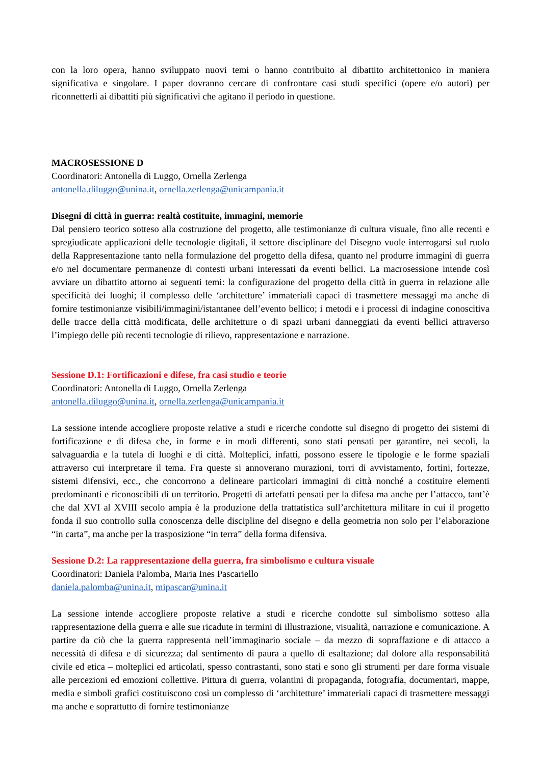con la loro opera, hanno sviluppato nuovi temi o hanno contribuito al dibattito architettonico in maniera significativa e singolare. I paper dovranno cercare di confrontare casi studi specifici (opere e/o autori) per riconnetterli ai dibattiti più significativi che agitano il periodo in questione.
MACROSESSIONE D
Coordinatori: Antonella di Luggo, Ornella Zerlenga
antonella.diluggo@unina.it, ornella.zerlenga@unicampania.it
Disegni di città in guerra: realtà costituite, immagini, memorie
Dal pensiero teorico sotteso alla costruzione del progetto, alle testimonianze di cultura visuale, fino alle recenti e spregiudicate applicazioni delle tecnologie digitali, il settore disciplinare del Disegno vuole interrogarsi sul ruolo della Rappresentazione tanto nella formulazione del progetto della difesa, quanto nel produrre immagini di guerra e/o nel documentare permanenze di contesti urbani interessati da eventi bellici. La macrosessione intende così avviare un dibattito attorno ai seguenti temi: la configurazione del progetto della città in guerra in relazione alle specificità dei luoghi; il complesso delle ‘architetture’ immateriali capaci di trasmettere messaggi ma anche di fornire testimonianze visibili/immagini/istantanee dell’evento bellico; i metodi e i processi di indagine conoscitiva delle tracce della città modificata, delle architetture o di spazi urbani danneggiati da eventi bellici attraverso l’impiego delle più recenti tecnologie di rilievo, rappresentazione e narrazione.
Sessione D.1: Fortificazioni e difese, fra casi studio e teorie
Coordinatori: Antonella di Luggo, Ornella Zerlenga
antonella.diluggo@unina.it, ornella.zerlenga@unicampania.it
La sessione intende accogliere proposte relative a studi e ricerche condotte sul disegno di progetto dei sistemi di fortificazione e di difesa che, in forme e in modi differenti, sono stati pensati per garantire, nei secoli, la salvaguardia e la tutela di luoghi e di città. Molteplici, infatti, possono essere le tipologie e le forme spaziali attraverso cui interpretare il tema. Fra queste si annoverano murazioni, torri di avvistamento, fortini, fortezze, sistemi difensivi, ecc., che concorrono a delineare particolari immagini di città nonché a costituire elementi predominanti e riconoscibili di un territorio. Progetti di artefatti pensati per la difesa ma anche per l’attacco, tant’è che dal XVI al XVIII secolo ampia è la produzione della trattatistica sull’architettura militare in cui il progetto fonda il suo controllo sulla conoscenza delle discipline del disegno e della geometria non solo per l’elaborazione “in carta”, ma anche per la trasposizione “in terra” della forma difensiva.
Sessione D.2: La rappresentazione della guerra, fra simbolismo e cultura visuale
Coordinatori: Daniela Palomba, Maria Ines Pascariello
daniela.palomba@unina.it, mipascar@unina.it
La sessione intende accogliere proposte relative a studi e ricerche condotte sul simbolismo sotteso alla rappresentazione della guerra e alle sue ricadute in termini di illustrazione, visualità, narrazione e comunicazione. A partire da ciò che la guerra rappresenta nell’immaginario sociale – da mezzo di sopraffazione e di attacco a necessità di difesa e di sicurezza; dal sentimento di paura a quello di esaltazione; dal dolore alla responsabilità civile ed etica – molteplici ed articolati, spesso contrastanti, sono stati e sono gli strumenti per dare forma visuale alle percezioni ed emozioni collettive. Pittura di guerra, volantini di propaganda, fotografia, documentari, mappe, media e simboli grafici costituiscono così un complesso di ‘architetture’ immateriali capaci di trasmettere messaggi ma anche e soprattutto di fornire testimonianze